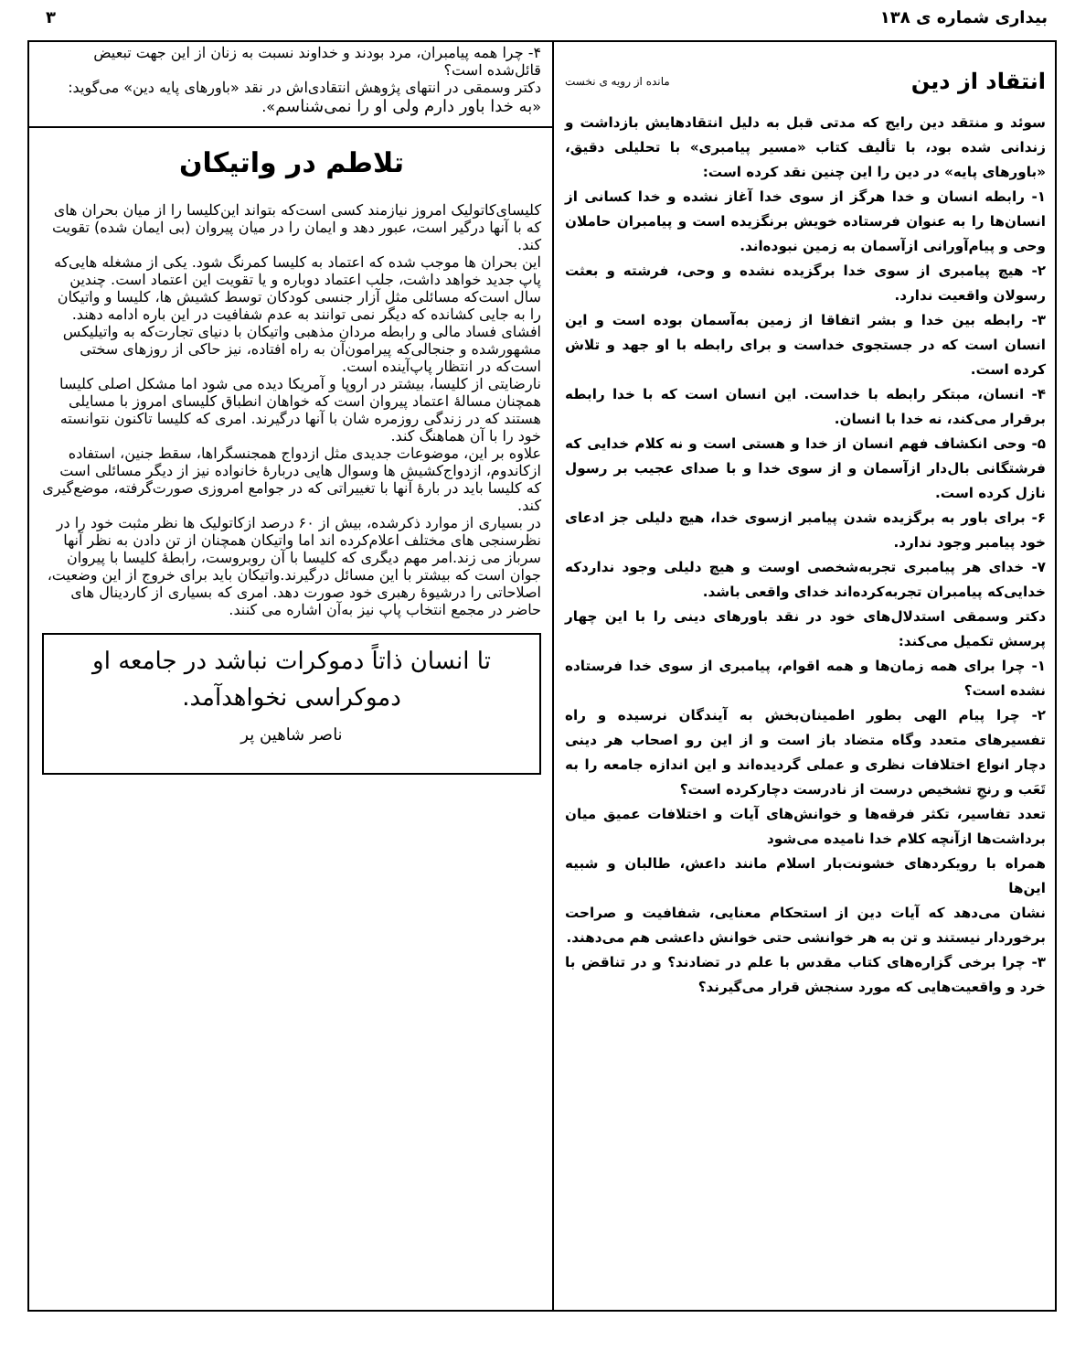بیداری شماره ی ۱۳۸ ۳
انتقاد از دین
مانده از رویه ی نخست
سوئد و منتقد دین رایج که مدتی قبل به دلیل انتقادهایش بازداشت و زندانی شده بود، با تألیف کتاب «مسیر پیامبری» با تحلیلی دقیق، «باورهای پایه» در دین را این چنین نقد کرده است:
۱- رابطه انسان و خدا هرگز از سوی خدا آغاز نشده و خدا کسانی از انسان‌ها را به عنوان فرستاده خویش برنگزیده است و پیامبران حاملان وحی و پیام‌آورانی ازآسمان به زمین نبوده‌اند.
۲- هیچ پیامبری از سوی خدا برگزیده نشده و وحی، فرشته و بعثت رسولان واقعیت ندارد.
۳- رابطه بین خدا و بشر اتفاقا از زمین به‌آسمان بوده است و این انسان است که در جستجوی خداست و برای رابطه با او جهد و تلاش کرده است.
۴- انسان، مبتکر رابطه با خداست. این انسان است که با خدا رابطه برقرار می‌کند، نه خدا با انسان.
۵- وحی انکشاف فهم انسان از خدا و هستی است و نه کلام خدایی که فرشتگانی بال‌دار ازآسمان و از سوی خدا و با صدای عجیب بر رسول نازل کرده است.
۶- برای باور به برگزیده شدن پیامبر ازسوی خدا، هیچ دلیلی جز ادعای خود پیامبر وجود ندارد.
۷- خدای هر پیامبری تجربه‌شخصی اوست و هیچ دلیلی وجود نداردکه خدایی‌که پیامبران تجربه‌کرده‌اند خدای واقعی باشد.
دکتر وسمقی استدلال‌های خود در نقد باورهای دینی را با این چهار پرسش تکمیل می‌کند:
۱- چرا برای همه زمان‌ها و همه اقوام، پیامبری از سوی خدا فرستاده نشده است؟
۲- چرا پیام الهی بطور اطمینان‌بخش به آیندگان نرسیده و راه تفسیرهای متعدد وگاه متضاد باز است و از این رو اصحاب هر دینی دچار انواع اختلافات نظری و عملی گردیده‌اند و این اندازه جامعه را به تَعَب و رنجِ تشخیص درست از نادرست دچارکرده است؟
تعدد تفاسیر، تکثر فرقه‌ها و خوانش‌های آیات و اختلافات عمیق میان برداشت‌ها ازآنچه کلام خدا نامیده می‌شود
همراه با رویکردهای خشونت‌بار اسلام مانند داعش، طالبان و شبیه این‌ها
نشان می‌دهد که آیات دین از استحکام معنایی، شفافیت و صراحت برخوردار نیستند و تن به هر خوانشی حتی خوانش داعشی هم می‌دهند.
۳- چرا برخی گزاره‌های کتاب مقدس با علم در تضادند؟ و در تناقض با خرد و واقعیت‌هایی که مورد سنجش قرار می‌گیرند؟
۴- چرا همه پیامبران، مرد بودند و خداوند نسبت به زنان از این جهت تبعیض قائل‌شده است؟
دکتر وسمقی در انتهای پژوهش انتقادی‌اش در نقد «باورهای پایه دین» می‌گوید: «به خدا باور دارم ولی او را نمی‌شناسم».
تلاطم در واتیکان
کلیسای‌کاتولیک امروز نیازمند کسی است‌که بتواند این‌کلیسا را از میان بحران های که با آنها درگیر است، عبور دهد و ایمان را در میان پیروان (بی ایمان شده) تقویت کند.
این بحران ها موجب شده که اعتماد به کلیسا کمرنگ شود. یکی از مشغله هایی‌که پاپ جدید خواهد داشت، جلب اعتماد دوباره و یا تقویت این اعتماد است. چندین سال است‌که مسائلی مثل آزار جنسی کودکان توسط کشیش ها، کلیسا و واتیکان را به جایی کشانده که دیگر نمی توانند به عدم شفافیت در این باره ادامه دهند.
افشای فساد مالی و رابطه مردان مذهبی واتیکان با دنیای تجارت‌که به واتیلیکس مشهورشده و جنجالی‌که پیرامون‌آن به راه افتاده، نیز حاکی از روزهای سختی است‌که در انتظار پاپ‌آینده است.
نارضایتی از کلیسا، بیشتر در اروپا و آمریکا دیده می شود اما مشکل اصلی کلیسا همچنان مسالۀ اعتماد پیروان است که خواهان انطباق کلیسای امروز با مسایلی هستند که در زندگی روزمره شان با آنها درگیرند. امری که کلیسا تاکنون نتوانسته خود را با آن هماهنگ کند.
علاوه بر این، موضوعات جدیدی مثل ازدواج همجنسگراها، سقط جنین، استفاده ازکاندوم، ازدواج‌کشیش ها وسوال هایی دربارۀ خانواده نیز از دیگر مسائلی است که کلیسا باید در بارۀ آنها با تغییراتی که در جوامع امروزی صورت‌گرفته، موضع‌گیری کند.
در بسیاری از موارد ذکرشده، بیش از ۶۰ درصد ازکاتولیک ها نظر مثبت خود را در نظرسنجی های مختلف اعلام‌کرده اند اما واتیکان همچنان از تن دادن به نظر آنها سرباز می زند.امر مهم دیگری که کلیسا با آن روبروست، رابطۀ کلیسا با پیروان جوان است که بیشتر با این مسائل درگیرند.واتیکان باید برای خروج از این وضعیت، اصلاحاتی را درشیوۀ رهبری خود صورت دهد. امری که بسیاری از کاردینال های حاضر در مجمع انتخاب پاپ نیز به‌آن اشاره می کنند.
تا انسان ذاتاً دموکرات نباشد در جامعه او دموکراسی نخواهدآمد.
ناصر شاهین پر